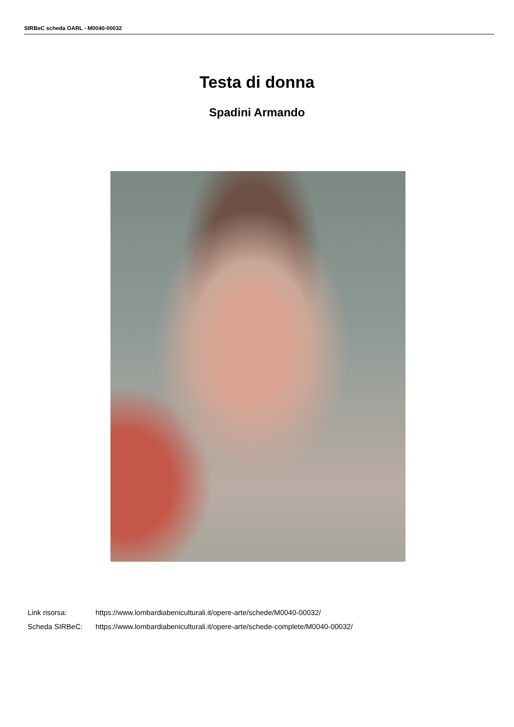SIRBeC scheda OARL - M0040-00032
Testa di donna
Spadini Armando
Link risorsa: https://www.lombardiabeniculturali.it/opere-arte/schede/M0040-00032/
Scheda SIRBeC: https://www.lombardiabeniculturali.it/opere-arte/schede-complete/M0040-00032/